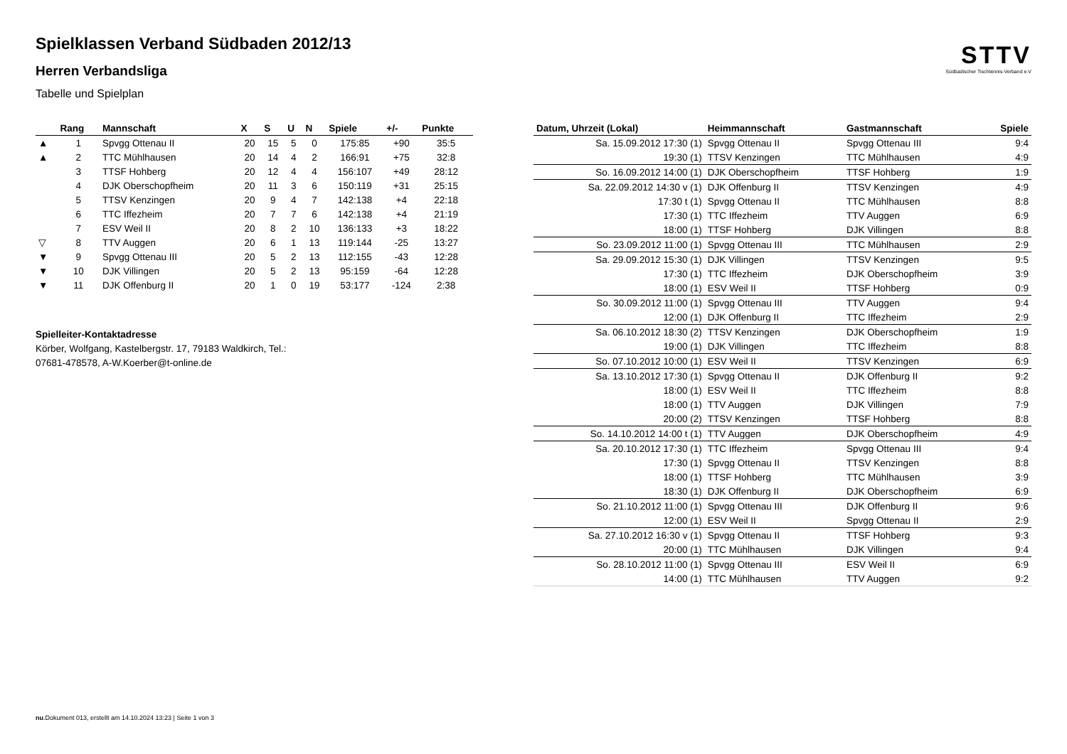Spielklassen Verband Südbaden 2012/13
Herren Verbandsliga
Tabelle und Spielplan
STTV
Südbadischer Tischtennis-Verband e.V
| | Rang | Mannschaft | X | S | U | N | Spiele | +/- | Punkte |
| --- | --- | --- | --- | --- | --- | --- | --- | --- | --- |
| ▲ | 1 | Spvgg Ottenau II | 20 | 15 | 5 | 0 | 175:85 | +90 | 35:5 |
| ▲ | 2 | TTC Mühlhausen | 20 | 14 | 4 | 2 | 166:91 | +75 | 32:8 |
| | 3 | TTSF Hohberg | 20 | 12 | 4 | 4 | 156:107 | +49 | 28:12 |
| | 4 | DJK Oberschopfheim | 20 | 11 | 3 | 6 | 150:119 | +31 | 25:15 |
| | 5 | TTSV Kenzingen | 20 | 9 | 4 | 7 | 142:138 | +4 | 22:18 |
| | 6 | TTC Iffezheim | 20 | 7 | 7 | 6 | 142:138 | +4 | 21:19 |
| | 7 | ESV Weil II | 20 | 8 | 2 | 10 | 136:133 | +3 | 18:22 |
| ▽ | 8 | TTV Auggen | 20 | 6 | 1 | 13 | 119:144 | -25 | 13:27 |
| ▼ | 9 | Spvgg Ottenau III | 20 | 5 | 2 | 13 | 112:155 | -43 | 12:28 |
| ▼ | 10 | DJK Villingen | 20 | 5 | 2 | 13 | 95:159 | -64 | 12:28 |
| ▼ | 11 | DJK Offenburg II | 20 | 1 | 0 | 19 | 53:177 | -124 | 2:38 |
Spielleiter-Kontaktadresse
Körber, Wolfgang, Kastelbergstr. 17, 79183 Waldkirch, Tel.:
07681-478578, A-W.Koerber@t-online.de
| Datum, Uhrzeit (Lokal) | Heimmannschaft | Gastmannschaft | Spiele |
| --- | --- | --- | --- |
| Sa. 15.09.2012 17:30 (1) | Spvgg Ottenau II | Spvgg Ottenau III | 9:4 |
| 19:30 (1) | TTSV Kenzingen | TTC Mühlhausen | 4:9 |
| So. 16.09.2012 14:00 (1) | DJK Oberschopfheim | TTSF Hohberg | 1:9 |
| Sa. 22.09.2012 14:30 v (1) | DJK Offenburg II | TTSV Kenzingen | 4:9 |
| 17:30 t (1) | Spvgg Ottenau II | TTC Mühlhausen | 8:8 |
| 17:30 (1) | TTC Iffezheim | TTV Auggen | 6:9 |
| 18:00 (1) | TTSF Hohberg | DJK Villingen | 8:8 |
| So. 23.09.2012 11:00 (1) | Spvgg Ottenau III | TTC Mühlhausen | 2:9 |
| Sa. 29.09.2012 15:30 (1) | DJK Villingen | TTSV Kenzingen | 9:5 |
| 17:30 (1) | TTC Iffezheim | DJK Oberschopfheim | 3:9 |
| 18:00 (1) | ESV Weil II | TTSF Hohberg | 0:9 |
| So. 30.09.2012 11:00 (1) | Spvgg Ottenau III | TTV Auggen | 9:4 |
| 12:00 (1) | DJK Offenburg II | TTC Iffezheim | 2:9 |
| Sa. 06.10.2012 18:30 (2) | TTSV Kenzingen | DJK Oberschopfheim | 1:9 |
| 19:00 (1) | DJK Villingen | TTC Iffezheim | 8:8 |
| So. 07.10.2012 10:00 (1) | ESV Weil II | TTSV Kenzingen | 6:9 |
| Sa. 13.10.2012 17:30 (1) | Spvgg Ottenau II | DJK Offenburg II | 9:2 |
| 18:00 (1) | ESV Weil II | TTC Iffezheim | 8:8 |
| 18:00 (1) | TTV Auggen | DJK Villingen | 7:9 |
| 20:00 (2) | TTSV Kenzingen | TTSF Hohberg | 8:8 |
| So. 14.10.2012 14:00 t (1) | TTV Auggen | DJK Oberschopfheim | 4:9 |
| Sa. 20.10.2012 17:30 (1) | TTC Iffezheim | Spvgg Ottenau III | 9:4 |
| 17:30 (1) | Spvgg Ottenau II | TTSV Kenzingen | 8:8 |
| 18:00 (1) | TTSF Hohberg | TTC Mühlhausen | 3:9 |
| 18:30 (1) | DJK Offenburg II | DJK Oberschopfheim | 6:9 |
| So. 21.10.2012 11:00 (1) | Spvgg Ottenau III | DJK Offenburg II | 9:6 |
| 12:00 (1) | ESV Weil II | Spvgg Ottenau II | 2:9 |
| Sa. 27.10.2012 16:30 v (1) | Spvgg Ottenau II | TTSF Hohberg | 9:3 |
| 20:00 (1) | TTC Mühlhausen | DJK Villingen | 9:4 |
| So. 28.10.2012 11:00 (1) | Spvgg Ottenau III | ESV Weil II | 6:9 |
| 14:00 (1) | TTC Mühlhausen | TTV Auggen | 9:2 |
nu.Dokument 013, erstellt am 14.10.2024 13:23 | Seite 1 von 3